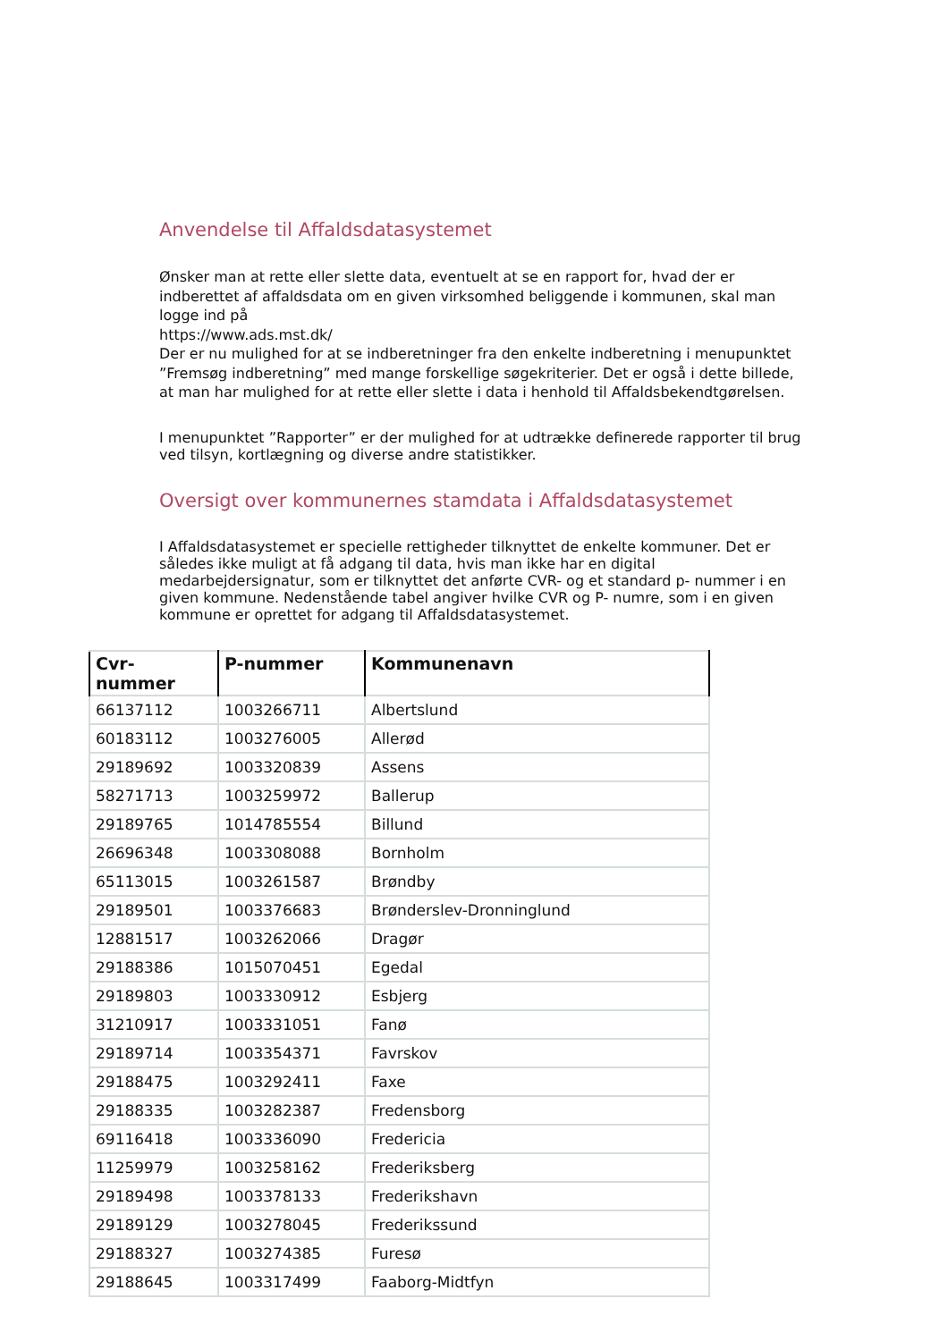Anvendelse til Affaldsdatasystemet
Ønsker man at rette eller slette data, eventuelt at se en rapport for, hvad der er indberettet af affaldsdata om en given virksomhed beliggende i kommunen, skal man logge ind på
https://www.ads.mst.dk/
Der er nu mulighed for at se indberetninger fra den enkelte indberetning i menupunktet
”Fremsøg indberetning” med mange forskellige søgekriterier. Det er også i dette billede, at man har mulighed for at rette eller slette i data i henhold til Affaldsbekendtgørelsen.
I menupunktet ”Rapporter” er der mulighed for at udtrække definerede rapporter til brug ved tilsyn, kortlægning og diverse andre statistikker.
Oversigt over kommunernes stamdata i Affaldsdatasystemet
I Affaldsdatasystemet er specielle rettigheder tilknyttet de enkelte kommuner. Det er således ikke muligt at få adgang til data, hvis man ikke har en digital medarbejdersignatur, som er tilknyttet det anførte CVR- og et standard p- nummer i en given kommune. Nedenstående tabel angiver hvilke CVR og P- numre, som i en given kommune er oprettet for adgang til Affaldsdatasystemet.
| Cvr- nummer | P-nummer | Kommunenavn |
| --- | --- | --- |
| 66137112 | 1003266711 | Albertslund |
| 60183112 | 1003276005 | Allerød |
| 29189692 | 1003320839 | Assens |
| 58271713 | 1003259972 | Ballerup |
| 29189765 | 1014785554 | Billund |
| 26696348 | 1003308088 | Bornholm |
| 65113015 | 1003261587 | Brøndby |
| 29189501 | 1003376683 | Brønderslev-Dronninglund |
| 12881517 | 1003262066 | Dragør |
| 29188386 | 1015070451 | Egedal |
| 29189803 | 1003330912 | Esbjerg |
| 31210917 | 1003331051 | Fanø |
| 29189714 | 1003354371 | Favrskov |
| 29188475 | 1003292411 | Faxe |
| 29188335 | 1003282387 | Fredensborg |
| 69116418 | 1003336090 | Fredericia |
| 11259979 | 1003258162 | Frederiksberg |
| 29189498 | 1003378133 | Frederikshavn |
| 29189129 | 1003278045 | Frederikssund |
| 29188327 | 1003274385 | Furesø |
| 29188645 | 1003317499 | Faaborg-Midtfyn |